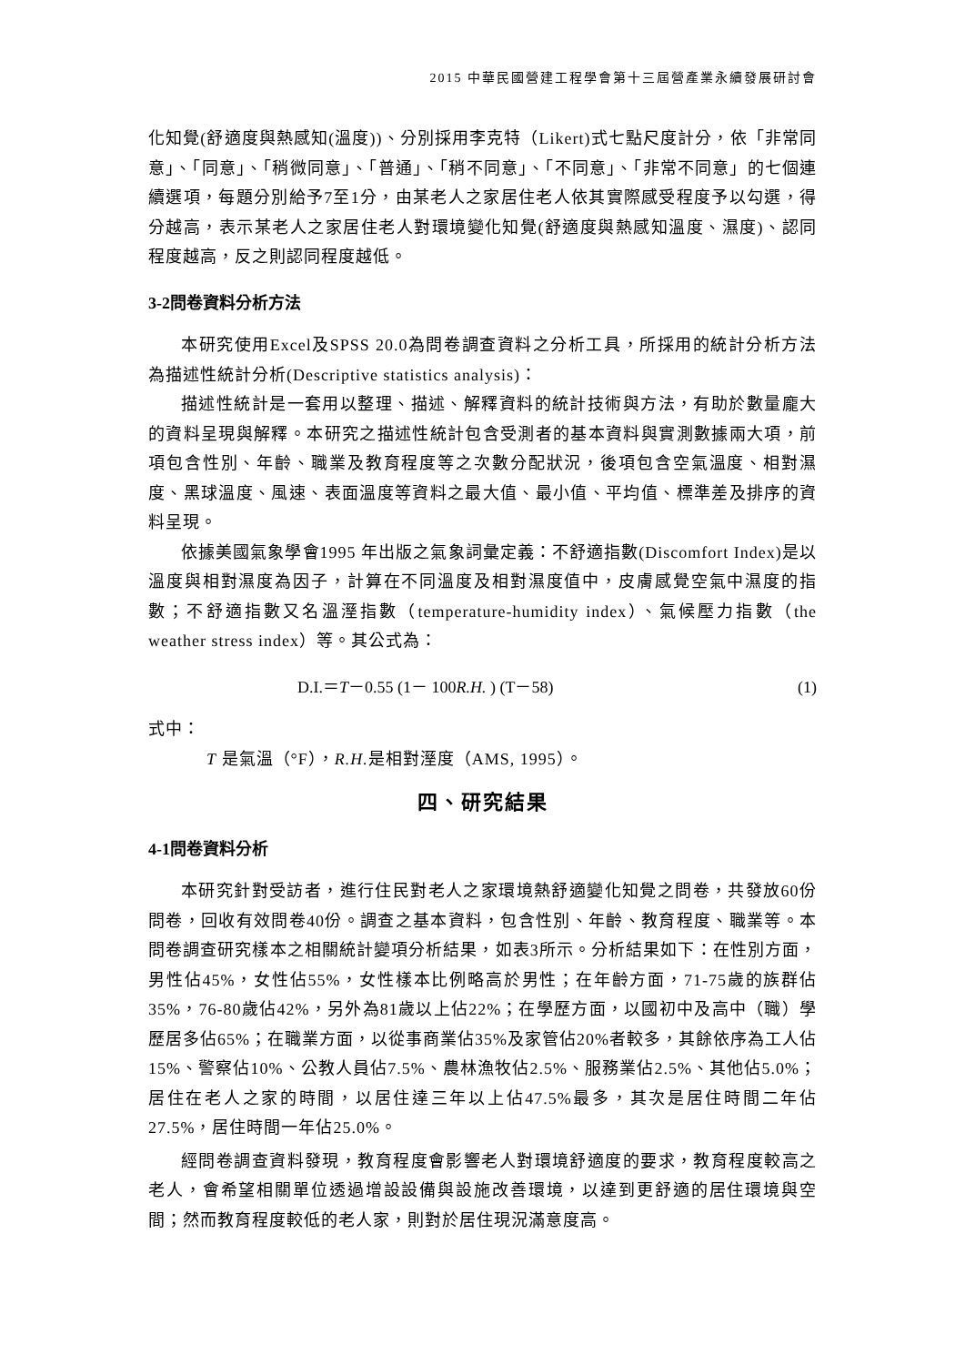2015 中華民國營建工程學會第十三屆營產業永續發展研討會
化知覺(舒適度與熱感知(溫度))、分別採用李克特（Likert)式七點尺度計分，依「非常同意」、「同意」、「稍微同意」、「普通」、「稍不同意」、「不同意」、「非常不同意」的七個連續選項，每題分別給予7至1分，由某老人之家居住老人依其實際感受程度予以勾選，得分越高，表示某老人之家居住老人對環境變化知覺(舒適度與熱感知溫度、濕度)、認同程度越高，反之則認同程度越低。
3-2問卷資料分析方法
本研究使用Excel及SPSS 20.0為問卷調查資料之分析工具，所採用的統計分析方法為描述性統計分析(Descriptive statistics analysis)：
描述性統計是一套用以整理、描述、解釋資料的統計技術與方法，有助於數量龐大的資料呈現與解釋。本研究之描述性統計包含受測者的基本資料與實測數據兩大項，前項包含性別、年齡、職業及教育程度等之次數分配狀況，後項包含空氣溫度、相對濕度、黑球溫度、風速、表面溫度等資料之最大值、最小值、平均值、標準差及排序的資料呈現。
依據美國氣象學會1995 年出版之氣象詞彙定義：不舒適指數(Discomfort Index)是以溫度與相對濕度為因子，計算在不同溫度及相對濕度值中，皮膚感覺空氣中濕度的指數；不舒適指數又名溫溼指數（temperature-humidity index）、氣候壓力指數（the weather stress index）等。其公式為：
D.I.＝T－0.55 (1－ 100R.H. ) (T－58) (1)
式中：
T 是氣溫（°F），R.H. 是相對溼度（AMS, 1995）。
四、研究結果
4-1問卷資料分析
本研究針對受訪者，進行住民對老人之家環境熱舒適變化知覺之問卷，共發放60份問卷，回收有效問卷40份。調查之基本資料，包含性別、年齡、教育程度、職業等。本問卷調查研究樣本之相關統計變項分析結果，如表3所示。分析結果如下：在性別方面，男性佔45%，女性佔55%，女性樣本比例略高於男性；在年齡方面，71-75歲的族群佔35%，76-80歲佔42%，另外為81歲以上佔22%；在學歷方面，以國初中及高中（職）學歷居多佔65%；在職業方面，以從事商業佔35%及家管佔20%者較多，其餘依序為工人佔15%、警察佔10%、公教人員佔7.5%、農林漁牧佔2.5%、服務業佔2.5%、其他佔5.0%；居住在老人之家的時間，以居住達三年以上佔47.5%最多，其次是居住時間二年佔27.5%，居住時間一年佔25.0%。
經問卷調查資料發現，教育程度會影響老人對環境舒適度的要求，教育程度較高之老人，會希望相關單位透過增設設備與設施改善環境，以達到更舒適的居住環境與空間；然而教育程度較低的老人家，則對於居住現況滿意度高。